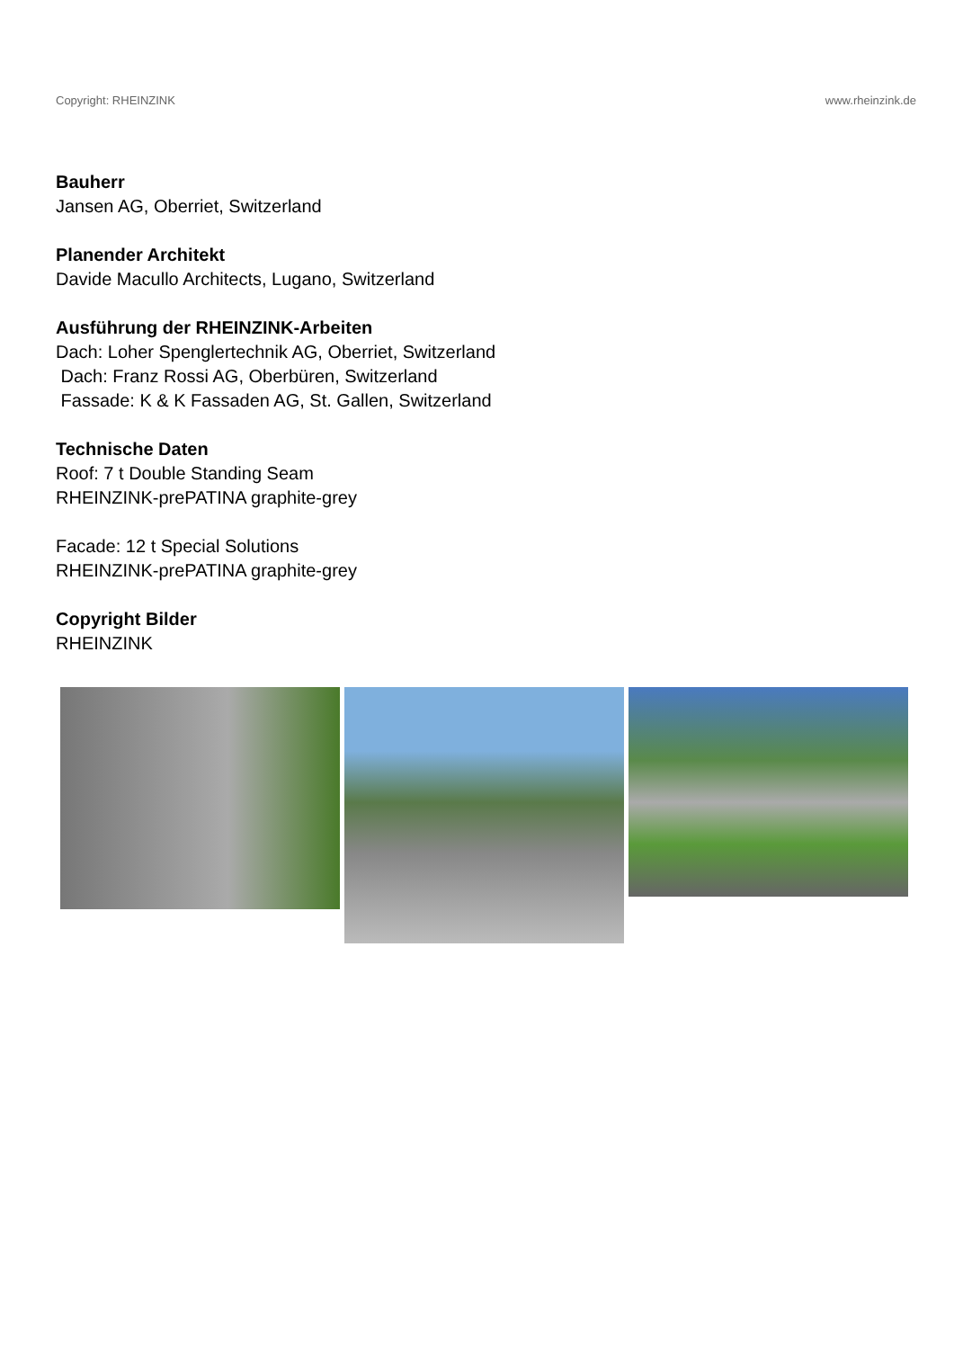Copyright: RHEINZINK www.rheinzink.de
Bauherr
Jansen AG, Oberriet, Switzerland
Planender Architekt
Davide Macullo Architects, Lugano, Switzerland
Ausführung der RHEINZINK-Arbeiten
Dach: Loher Spenglertechnik AG, Oberriet, Switzerland
Dach: Franz Rossi AG, Oberbüren, Switzerland
Fassade: K & K Fassaden AG, St. Gallen, Switzerland
Technische Daten
Roof: 7 t Double Standing Seam
RHEINZINK-prePATINA graphite-grey
Facade: 12 t Special Solutions
RHEINZINK-prePATINA graphite-grey
Copyright Bilder
RHEINZINK